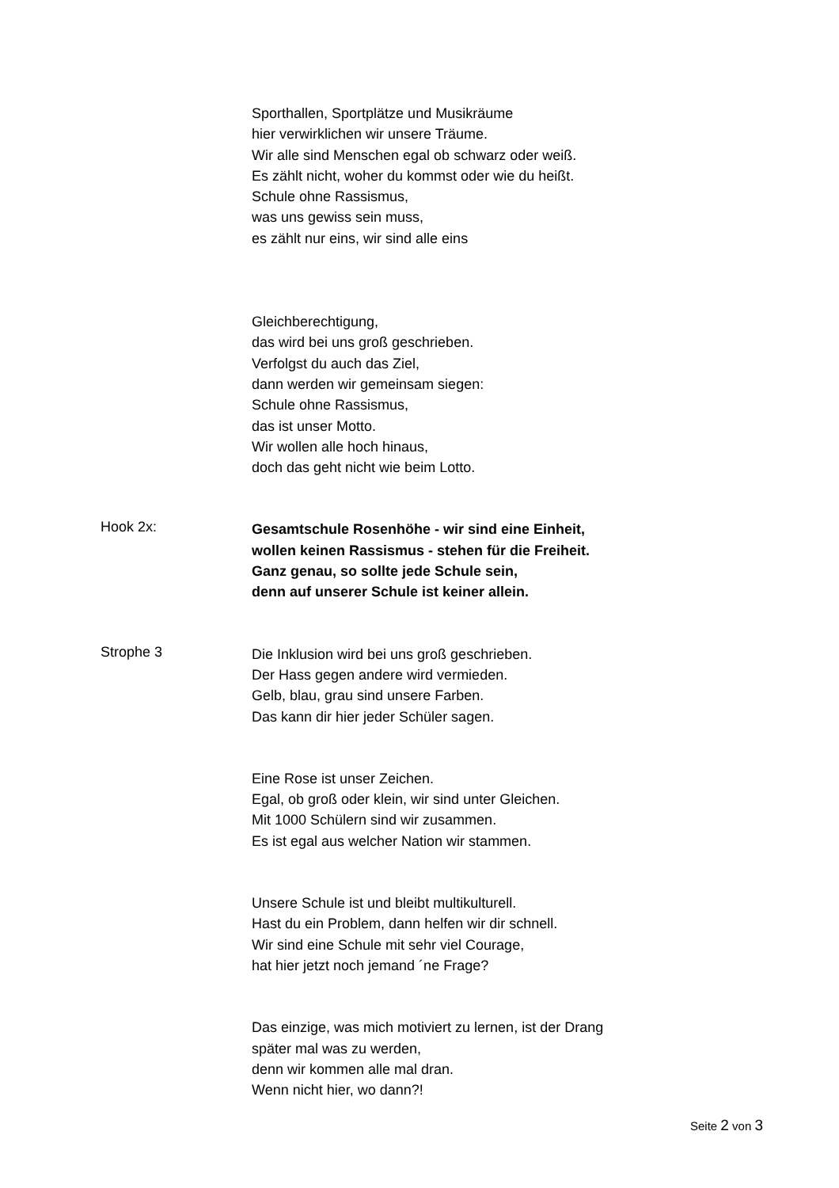Sporthallen, Sportplätze und Musikräume
hier verwirklichen wir unsere Träume.
Wir alle sind Menschen egal ob schwarz oder weiß.
Es zählt nicht, woher du kommst oder wie du heißt.
Schule ohne Rassismus,
was uns gewiss sein muss,
es zählt nur eins, wir sind alle eins
Gleichberechtigung,
das wird bei uns groß geschrieben.
Verfolgst du auch das Ziel,
dann werden wir gemeinsam siegen:
Schule ohne Rassismus,
das ist unser Motto.
Wir wollen alle hoch hinaus,
doch das geht nicht wie beim Lotto.
Hook 2x:
Gesamtschule Rosenhöhe - wir sind eine Einheit,
wollen keinen Rassismus - stehen für die Freiheit.
Ganz genau, so sollte jede Schule sein,
denn auf unserer Schule ist keiner allein.
Strophe 3
Die Inklusion wird bei uns groß geschrieben.
Der Hass gegen andere wird vermieden.
Gelb, blau, grau sind unsere Farben.
Das kann dir hier jeder Schüler sagen.
Eine Rose ist unser Zeichen.
Egal, ob groß oder klein, wir sind unter Gleichen.
Mit 1000 Schülern sind wir zusammen.
Es ist egal aus welcher Nation wir stammen.
Unsere Schule ist und bleibt multikulturell.
Hast du ein Problem, dann helfen wir dir schnell.
Wir sind eine Schule mit sehr viel Courage,
hat hier jetzt noch jemand ´ne Frage?
Das einzige, was mich motiviert zu lernen, ist der Drang
später mal was zu werden,
denn wir kommen alle mal dran.
Wenn nicht hier, wo dann?!
Seite 2 von 3